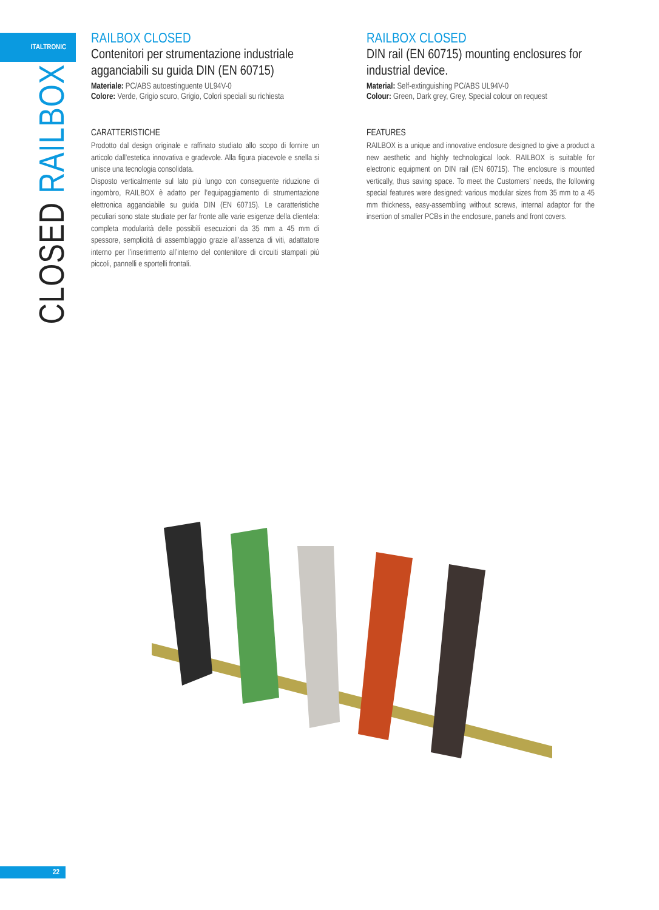ITALTRONIC
CLOSED RAILBOX
RAILBOX CLOSED
Contenitori per strumentazione industriale agganciabili su guida DIN (EN 60715)
Materiale: PC/ABS autoestinguente UL94V-0
Colore: Verde, Grigio scuro, Grigio, Colori speciali su richiesta
CARATTERISTICHE
Prodotto dal design originale e raffinato studiato allo scopo di fornire un articolo dall’estetica innovativa e gradevole. Alla figura piacevole e snella si unisce una tecnologia consolidata.
Disposto verticalmente sul lato più lungo con conseguente riduzione di ingombro, RAILBOX è adatto per l’equipaggiamento di strumentazione elettronica agganciabile su guida DIN (EN 60715). Le caratteristiche peculiari sono state studiate per far fronte alle varie esigenze della clientela: completa modularità delle possibili esecuzioni da 35 mm a 45 mm di spessore, semplicità di assemblaggio grazie all’assenza di viti, adattatore interno per l’inserimento all’interno del contenitore di circuiti stampati più piccoli, pannelli e sportelli frontali.
RAILBOX CLOSED
DIN rail (EN 60715) mounting enclosures for industrial device.
Material: Self-extinguishing PC/ABS UL94V-0
Colour: Green, Dark grey, Grey, Special colour on request
FEATURES
RAILBOX is a unique and innovative enclosure designed to give a product a new aesthetic and highly technological look. RAILBOX is suitable for electronic equipment on DIN rail (EN 60715). The enclosure is mounted vertically, thus saving space. To meet the Customers’ needs, the following special features were designed: various modular sizes from 35 mm to a 45 mm thickness, easy-assembling without screws, internal adaptor for the insertion of smaller PCBs in the enclosure, panels and front covers.
22